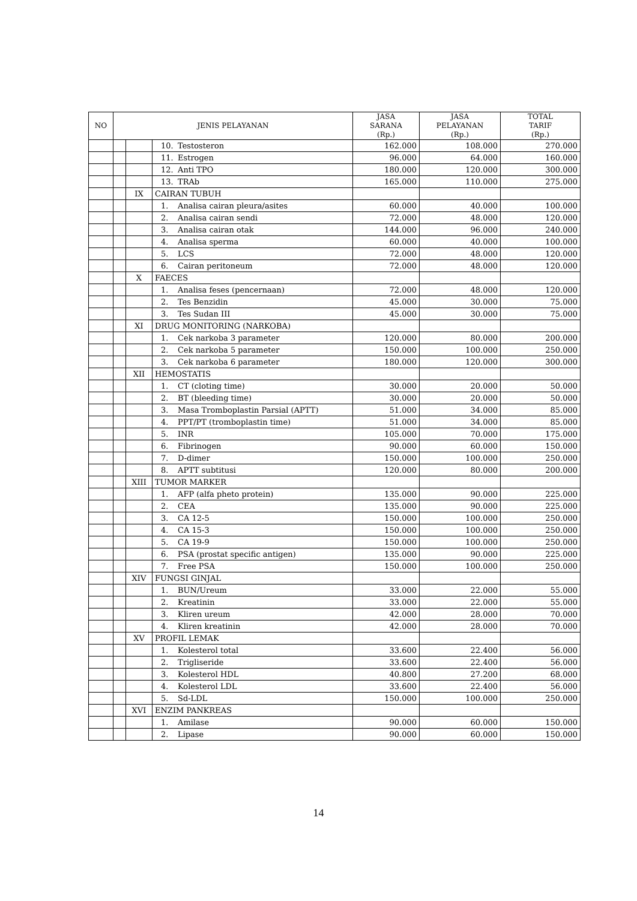| NO | JENIS PELAYANAN | | | JASA SARANA (Rp.) | JASA PELAYANAN (Rp.) | TOTAL TARIF (Rp.) |
| --- | --- | --- | --- | --- | --- | --- |
| | | | 10. Testosteron | 162.000 | 108.000 | 270.000 |
| | | | 11. Estrogen | 96.000 | 64.000 | 160.000 |
| | | | 12. Anti TPO | 180.000 | 120.000 | 300.000 |
| | | | 13. TRAb | 165.000 | 110.000 | 275.000 |
| | | IX | CAIRAN TUBUH | | | |
| | | | 1. Analisa cairan pleura/asites | 60.000 | 40.000 | 100.000 |
| | | | 2. Analisa cairan sendi | 72.000 | 48.000 | 120.000 |
| | | | 3. Analisa cairan otak | 144.000 | 96.000 | 240.000 |
| | | | 4. Analisa sperma | 60.000 | 40.000 | 100.000 |
| | | | 5. LCS | 72.000 | 48.000 | 120.000 |
| | | | 6. Cairan peritoneum | 72.000 | 48.000 | 120.000 |
| | | X | FAECES | | | |
| | | | 1. Analisa feses (pencernaan) | 72.000 | 48.000 | 120.000 |
| | | | 2. Tes Benzidin | 45.000 | 30.000 | 75.000 |
| | | | 3. Tes Sudan III | 45.000 | 30.000 | 75.000 |
| | | XI | DRUG MONITORING (NARKOBA) | | | |
| | | | 1. Cek narkoba 3 parameter | 120.000 | 80.000 | 200.000 |
| | | | 2. Cek narkoba 5 parameter | 150.000 | 100.000 | 250.000 |
| | | | 3. Cek narkoba 6 parameter | 180.000 | 120.000 | 300.000 |
| | | XII | HEMOSTATIS | | | |
| | | | 1. CT (cloting time) | 30.000 | 20.000 | 50.000 |
| | | | 2. BT (bleeding time) | 30.000 | 20.000 | 50.000 |
| | | | 3. Masa Tromboplastin Parsial (APTT) | 51.000 | 34.000 | 85.000 |
| | | | 4. PPT/PT (tromboplastin time) | 51.000 | 34.000 | 85.000 |
| | | | 5. INR | 105.000 | 70.000 | 175.000 |
| | | | 6. Fibrinogen | 90.000 | 60.000 | 150.000 |
| | | | 7. D-dimer | 150.000 | 100.000 | 250.000 |
| | | | 8. APTT subtitusi | 120.000 | 80.000 | 200.000 |
| | | XIII | TUMOR MARKER | | | |
| | | | 1. AFP (alfa pheto protein) | 135.000 | 90.000 | 225.000 |
| | | | 2. CEA | 135.000 | 90.000 | 225.000 |
| | | | 3. CA 12-5 | 150.000 | 100.000 | 250.000 |
| | | | 4. CA 15-3 | 150.000 | 100.000 | 250.000 |
| | | | 5. CA 19-9 | 150.000 | 100.000 | 250.000 |
| | | | 6. PSA (prostat specific antigen) | 135.000 | 90.000 | 225.000 |
| | | | 7. Free PSA | 150.000 | 100.000 | 250.000 |
| | | XIV | FUNGSI GINJAL | | | |
| | | | 1. BUN/Ureum | 33.000 | 22.000 | 55.000 |
| | | | 2. Kreatinin | 33.000 | 22.000 | 55.000 |
| | | | 3. Kliren ureum | 42.000 | 28.000 | 70.000 |
| | | | 4. Kliren kreatinin | 42.000 | 28.000 | 70.000 |
| | | XV | PROFIL LEMAK | | | |
| | | | 1. Kolesterol total | 33.600 | 22.400 | 56.000 |
| | | | 2. Trigliseride | 33.600 | 22.400 | 56.000 |
| | | | 3. Kolesterol HDL | 40.800 | 27.200 | 68.000 |
| | | | 4. Kolesterol LDL | 33.600 | 22.400 | 56.000 |
| | | | 5. Sd-LDL | 150.000 | 100.000 | 250.000 |
| | | XVI | ENZIM PANKREAS | | | |
| | | | 1. Amilase | 90.000 | 60.000 | 150.000 |
| | | | 2. Lipase | 90.000 | 60.000 | 150.000 |
14